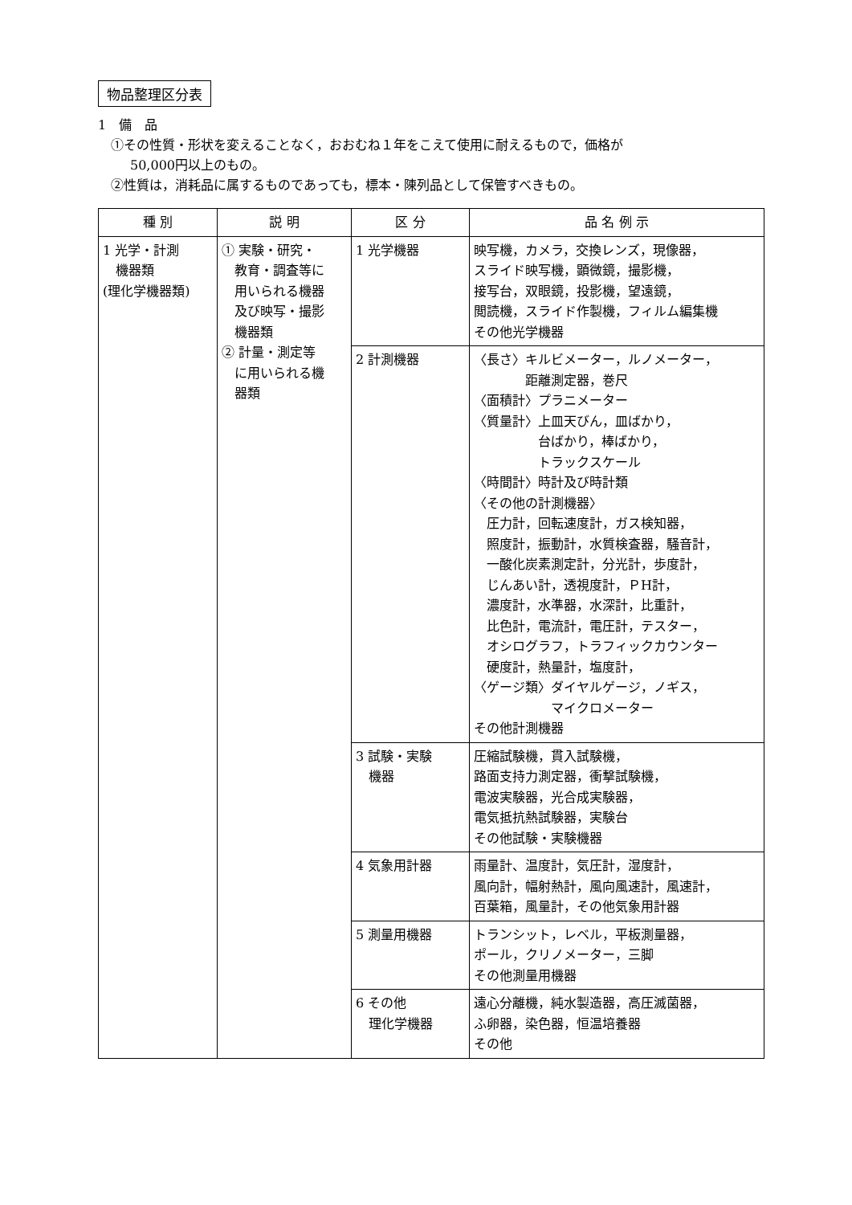物品整理区分表
1　備　品
①その性質・形状を変えることなく，おおむね１年をこえて使用に耐えるもので，価格が
50,000円以上のもの。
②性質は，消耗品に属するものであっても，標本・陳列品として保管すべきもの。
| 種 別 | 説 明 | 区 分 | 品 名 例 示 |
| --- | --- | --- | --- |
| 1 光学・計測 機器類 (理化学機器類) | ① 実験・研究・ 教育・調査等に 用いられる機器 及び映写・撮影 機器類 ② 計量・測定等 に用いられる機 器類 | 1 光学機器 | 映写機，カメラ，交換レンズ，現像器， スライド映写機，顕微鏡，撮影機， 接写台，双眼鏡，投影機，望遠鏡， 閲読機，スライド作製機，フィルム編集機 その他光学機器 |
| | | 2 計測機器 | 〈長さ〉キルビメーター，ルノメーター， 距離測定器，巻尺 〈面積計〉プラニメーター 〈質量計〉上皿天びん，皿ばかり， 台ばかり，棒ばかり， トラックスケール 〈時間計〉時計及び時計類 〈その他の計測機器〉 圧力計，回転速度計，ガス検知器， 照度計，振動計，水質検査器，騒音計， 一酸化炭素測定計，分光計，歩度計， じんあい計，透視度計，ＰH計， 濃度計，水準器，水深計，比重計， 比色計，電流計，電圧計，テスター， オシログラフ，トラフィックカウンター 硬度計，熱量計，塩度計， 〈ゲージ類〉ダイヤルゲージ，ノギス， マイクロメーター その他計測機器 |
| | | 3 試験・実験 機器 | 圧縮試験機，貫入試験機， 路面支持力測定器，衝撃試験機， 電波実験器，光合成実験器， 電気抵抗熱試験器，実験台 その他試験・実験機器 |
| | | 4 気象用計器 | 雨量計、温度計，気圧計，湿度計， 風向計，幅射熱計，風向風速計，風速計， 百葉箱，風量計，その他気象用計器 |
| | | 5 測量用機器 | トランシット，レベル，平板測量器， ポール，クリノメーター，三脚 その他測量用機器 |
| | | 6 その他 理化学機器 | 遠心分離機，純水製造器，高圧滅菌器， ふ卵器，染色器，恒温培養器 その他 |